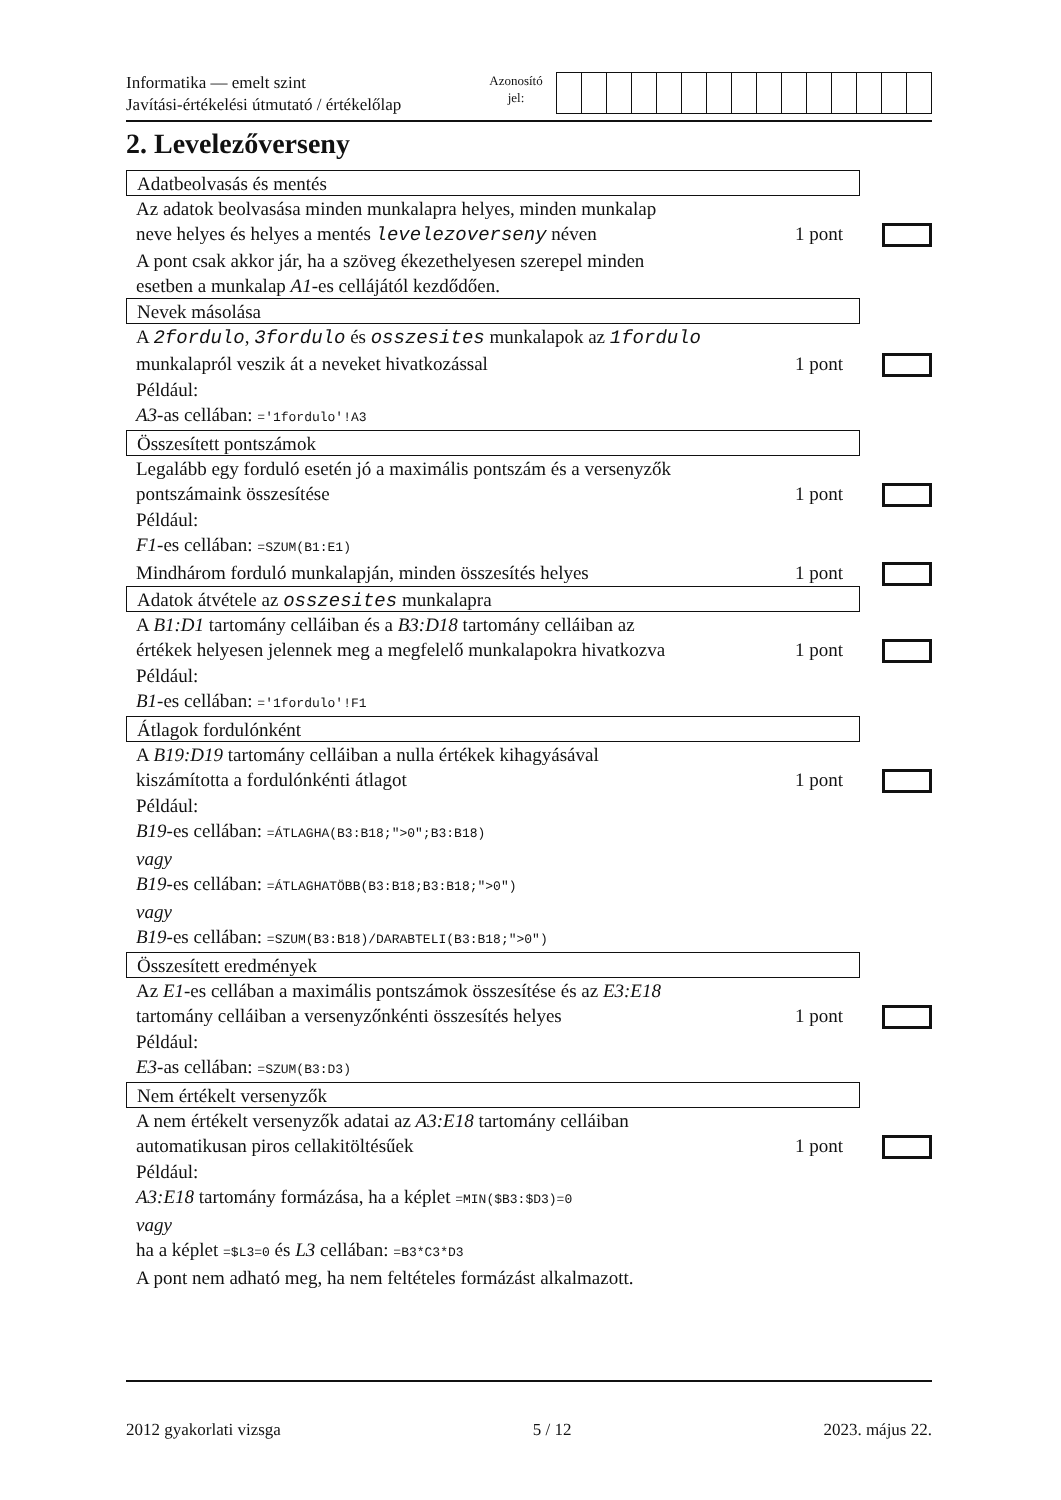Informatika — emelt szint
Javítási-értékelési útmutató / értékelőlap
Azonosító
jel:
2. Levelezőverseny
Adatbeolvasás és mentés
Az adatok beolvasása minden munkalapra helyes, minden munkalap
neve helyes és helyes a mentés levelezoverseny néven 1 pont
A pont csak akkor jár, ha a szöveg ékezethelyesen szerepel minden
esetben a munkalap A1-es cellájától kezdődően.
Nevek másolása
A 2fordulo, 3fordulo és osszesites munkalapok az 1fordulo
munkalapról veszik át a neveket hivatkozással 1 pont
Például:
A3-as cellában: ='1fordulo'!A3
Összesített pontszámok
Legalább egy forduló esetén jó a maximális pontszám és a versenyzők
pontszámaink összesítése 1 pont
Például:
F1-es cellában: =SZUM(B1:E1)
Mindhárom forduló munkalapján, minden összesítés helyes 1 pont
Adatok átvétele az osszesites munkalapra
A B1:D1 tartomány celláiban és a B3:D18 tartomány celláiban az
értékek helyesen jelennek meg a megfelelő munkalapokra hivatkozva 1 pont
Például:
B1-es cellában: ='1fordulo'!F1
Átlagok fordulónként
A B19:D19 tartomány celláiban a nulla értékek kihagyásával
kiszámította a fordulónkénti átlagot 1 pont
Például:
B19-es cellában: =ÁTLAGHA(B3:B18;">0";B3:B18)
vagy
B19-es cellában: =ÁTLAGHATÖBB(B3:B18;B3:B18;">0")
vagy
B19-es cellában: =SZUM(B3:B18)/DARABTELI(B3:B18;">0")
Összesített eredmények
Az E1-es cellában a maximális pontszámok összesítése és az E3:E18
tartomány celláiban a versenyzőnkénti összesítés helyes 1 pont
Például:
E3-as cellában: =SZUM(B3:D3)
Nem értékelt versenyzők
A nem értékelt versenyzők adatai az A3:E18 tartomány celláiban
automatikusan piros cellakitöltésűek 1 pont
Például:
A3:E18 tartomány formázása, ha a képlet =MIN($B3:$D3)=0
vagy
ha a képlet =$L3=0 és L3 cellában: =B3*C3*D3
A pont nem adható meg, ha nem feltételes formázást alkalmazott.
2012 gyakorlati vizsga 5 / 12 2023. május 22.